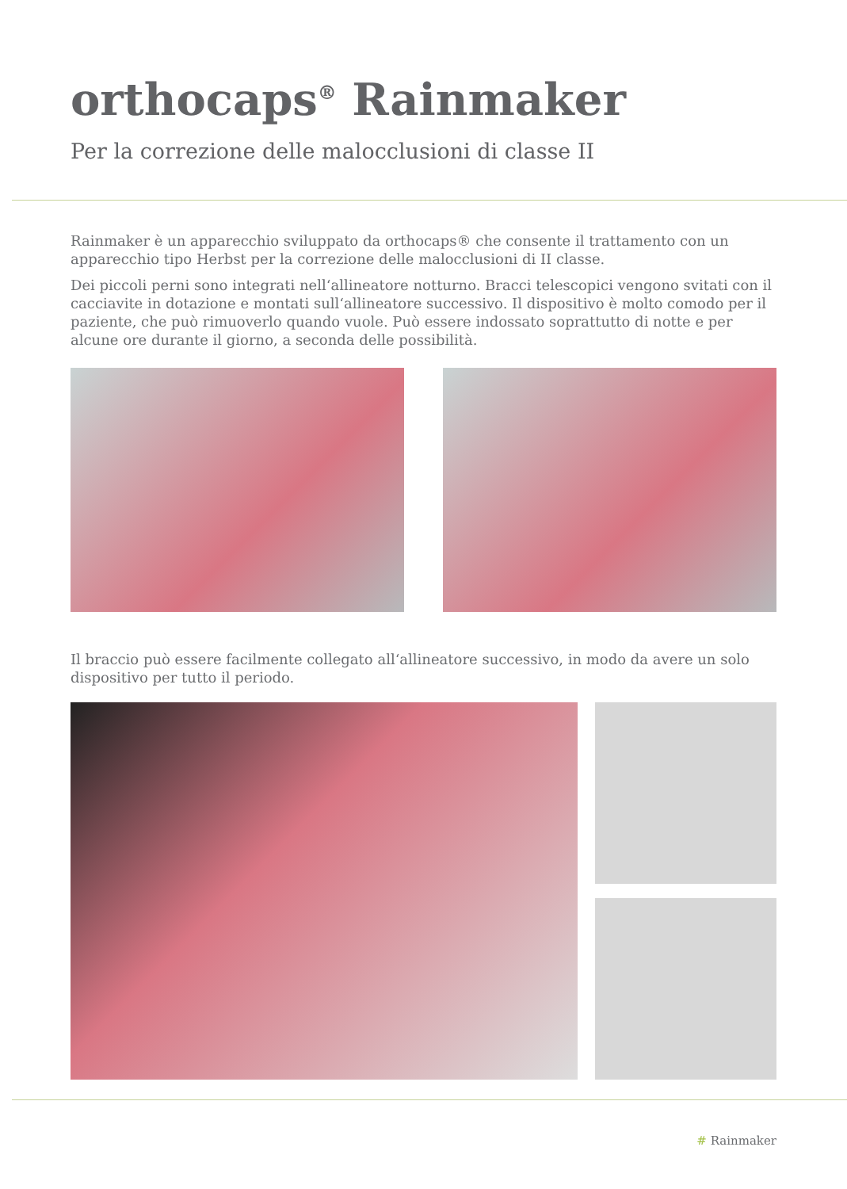orthocaps<sup>®</sup> Rainmaker
Per la correzione delle malocclusioni di classe II
Rainmaker è un apparecchio sviluppato da orthocaps® che consente il trattamento con un apparecchio tipo Herbst per la correzione delle malocclusioni di II classe.
Dei piccoli perni sono integrati nell‘allineatore notturno. Bracci telescopici vengono svitati con il cacciavite in dotazione e montati sull‘allineatore successivo. Il dispositivo è molto comodo per il paziente, che può rimuoverlo quando vuole. Può essere indossato soprattutto di notte e per alcune ore durante il giorno, a seconda delle possibilità.
Il braccio può essere facilmente collegato all‘allineatore successivo, in modo da avere un solo dispositivo per tutto il periodo.
# Rainmaker